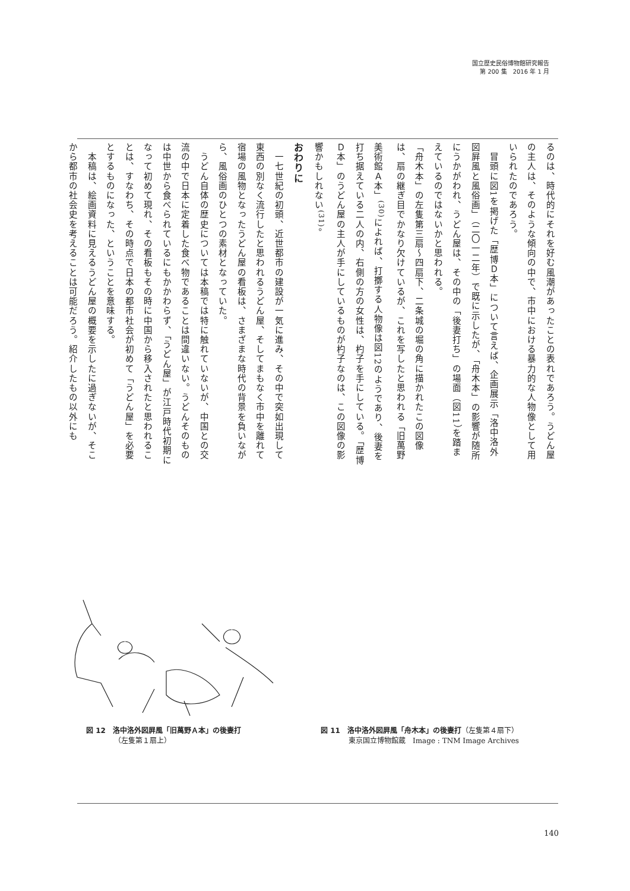国立歴史民俗博物館研究報告
第 200 集　2016 年 1 月
るのは、時代的にそれを好む風潮があったことの表れであろう。うどん屋の主人は、そのような傾向の中で、市中における暴力的な人物像として用いられたのであろう。
　冒頭に図1を掲げた「歴博Ｄ本」について言えば、企画展示「洛中洛外図屛風と風俗画」（二〇一二年）で既に示したが、「舟木本」の影響が随所にうかがわれ、うどん屋は、その中の「後妻打ち」の場面（図11）を踏まえているのではないかと思われる。
「舟木本」の左隻第三扇～四扇下、二条城の堀の角に描かれたこの図像は、扇の継ぎ目でかなり欠けているが、これを写したと思われる「旧萬野美術館Ａ本」<sup>(30)</sup>によれば、打擲する人物像は図12のようであり、後妻を打ち据えている二人の内、右側の方の女性は、杓子を手にしている。「歴博Ｄ本」のうどん屋の主人が手にしているものが杓子なのは、この図像の影響かもしれない<sup>(31)</sup>。
おわりに
　一七世紀の初頭、近世都市の建設が一気に進み、その中で突如出現して東西の別なく流行したと思われるうどん屋、そしてまもなく市中を離れて宿場の風物となったうどん屋の看板は、さまざまな時代の背景を負いながら、風俗画のひとつの素材となっていた。
　うどん自体の歴史については本稿では特に触れていないが、中国との交流の中で日本に定着した食べ物であることは間違いない。うどんそのものは中世から食べられているにもかかわらず、「うどん屋」が江戸時代初期になって初めて現れ、その看板もその時に中国から移入されたと思われることは、すなわち、その時点で日本の都市社会が初めて「うどん屋」を必要とするものになった、ということを意味する。
　本稿は、絵画資料に見えるうどん屋の概要を示したに過ぎないが、そこから都市の社会史を考えることは可能だろう。紹介したもの以外にも
図 12　洛中洛外図屛風「旧萬野Ａ本」の後妻打
（左隻第１扇上）
図 11　洛中洛外図屛風「舟木本」の後妻打（左隻第４扇下）
東京国立博物館蔵　Image : TNM Image Archives
140